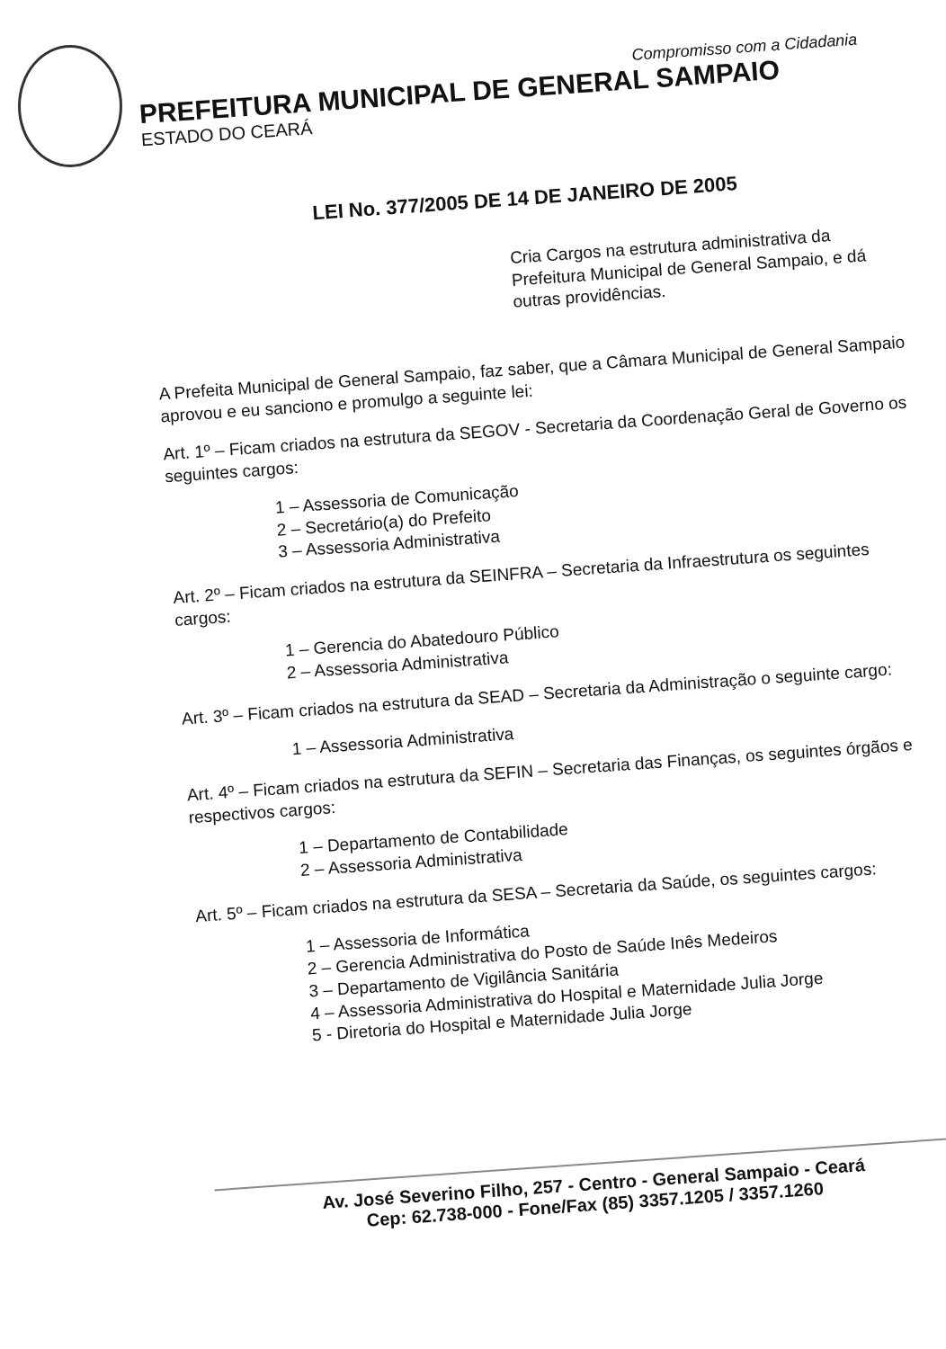Compromisso com a Cidadania
PREFEITURA MUNICIPAL DE GENERAL SAMPAIO
ESTADO DO CEARÁ
LEI No. 377/2005 DE 14 DE JANEIRO DE 2005
Cria Cargos na estrutura administrativa da Prefeitura Municipal de General Sampaio, e dá outras providências.
A Prefeita Municipal de General Sampaio, faz saber, que a Câmara Municipal de General Sampaio aprovou e eu sanciono e promulgo a seguinte lei:
Art. 1º – Ficam criados na estrutura da SEGOV - Secretaria da Coordenação Geral de Governo os seguintes cargos:
1 – Assessoria de Comunicação
2 – Secretário(a) do Prefeito
3 – Assessoria Administrativa
Art. 2º – Ficam criados na estrutura da SEINFRA – Secretaria da Infraestrutura os seguintes cargos:
1 – Gerencia do Abatedouro Público
2 – Assessoria Administrativa
Art. 3º – Ficam criados na estrutura da SEAD – Secretaria da Administração o seguinte cargo:
1 – Assessoria Administrativa
Art. 4º – Ficam criados na estrutura da SEFIN – Secretaria das Finanças, os seguintes órgãos e respectivos cargos:
1 – Departamento de Contabilidade
2 – Assessoria Administrativa
Art. 5º – Ficam criados na estrutura da SESA – Secretaria da Saúde, os seguintes cargos:
1 – Assessoria de Informática
2 – Gerencia Administrativa do Posto de Saúde Inês Medeiros
3 – Departamento de Vigilância Sanitária
4 – Assessoria Administrativa do Hospital e Maternidade Julia Jorge
5 - Diretoria do Hospital e Maternidade Julia Jorge
Av. José Severino Filho, 257 - Centro - General Sampaio - Ceará
Cep: 62.738-000 - Fone/Fax (85) 3357.1205 / 3357.1260